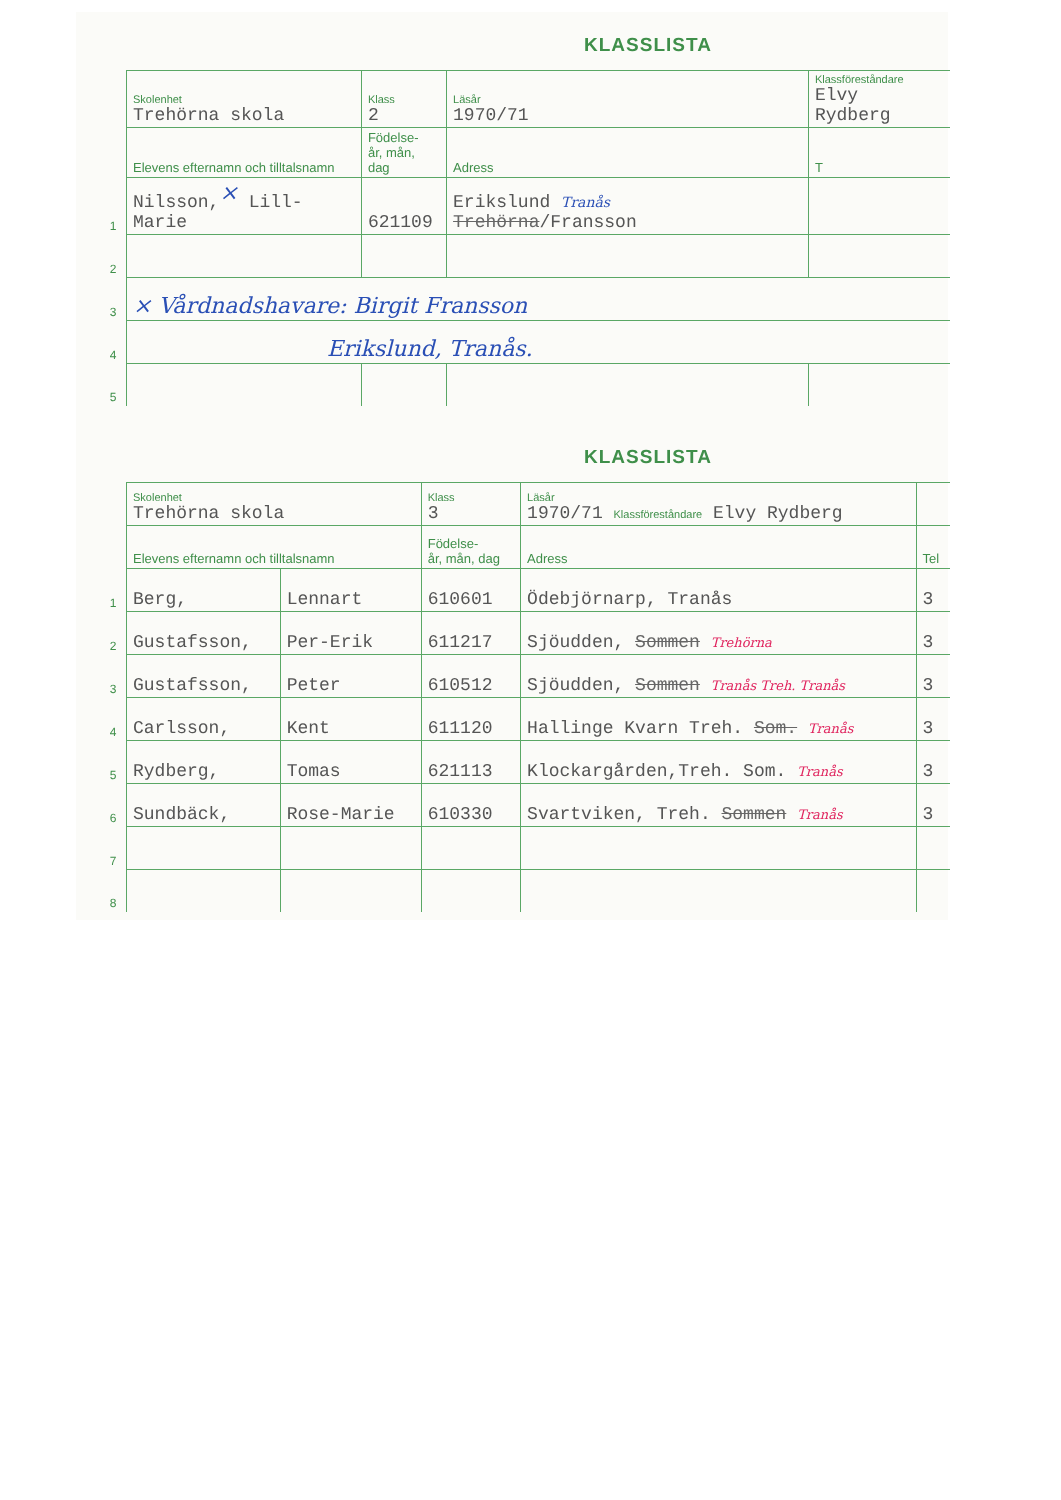KLASSLISTA
| | Skolenhet Trehörna skola | Klass 2 | Läsår 1970/71 | Klassföreståndare Elvy Rydberg | |
| | Elevens efternamn och tilltalsnamn | Födelse- år, mån, dag | Adress | | T |
| 1 | Nilsson,<sup>×</sup> Lill-Marie | 621109 | Erikslund Tranås Trehörna /Fransson | | |
| 2 | | | | | |
| 3 | × Vårdnadshavare: Birgit Fransson | | | | |
| 4 | Erikslund, Tranås. | | | | |
| 5 | | | | | |
KLASSLISTA
| | Skolenhet Trehörna skola | | Klass 3 | Läsår 1970/71 Klassföreståndare Elvy Rydberg | |
| | Elevens efternamn och tilltalsnamn | | Födelse- år, mån, dag | Adress | Tel |
| 1 | Berg, | Lennart | 610601 | Ödebjörnarp, Tranås | 3 |
| 2 | Gustafsson, | Per-Erik | 611217 | Sjöudden, Sommen Trehörna | 3 |
| 3 | Gustafsson, | Peter | 610512 | Sjöudden, Sommen Tranås Treh. Tranås | 3 |
| 4 | Carlsson, | Kent | 611120 | Hallinge Kvarn Treh. Som. Tranås | 3 |
| 5 | Rydberg, | Tomas | 621113 | Klockargården,Treh. Som. Tranås | 3 |
| 6 | Sundbäck, | Rose-Marie | 610330 | Svartviken, Treh. Sommen Tranås | 3 |
| 7 | | | | | |
| 8 | | | | | |